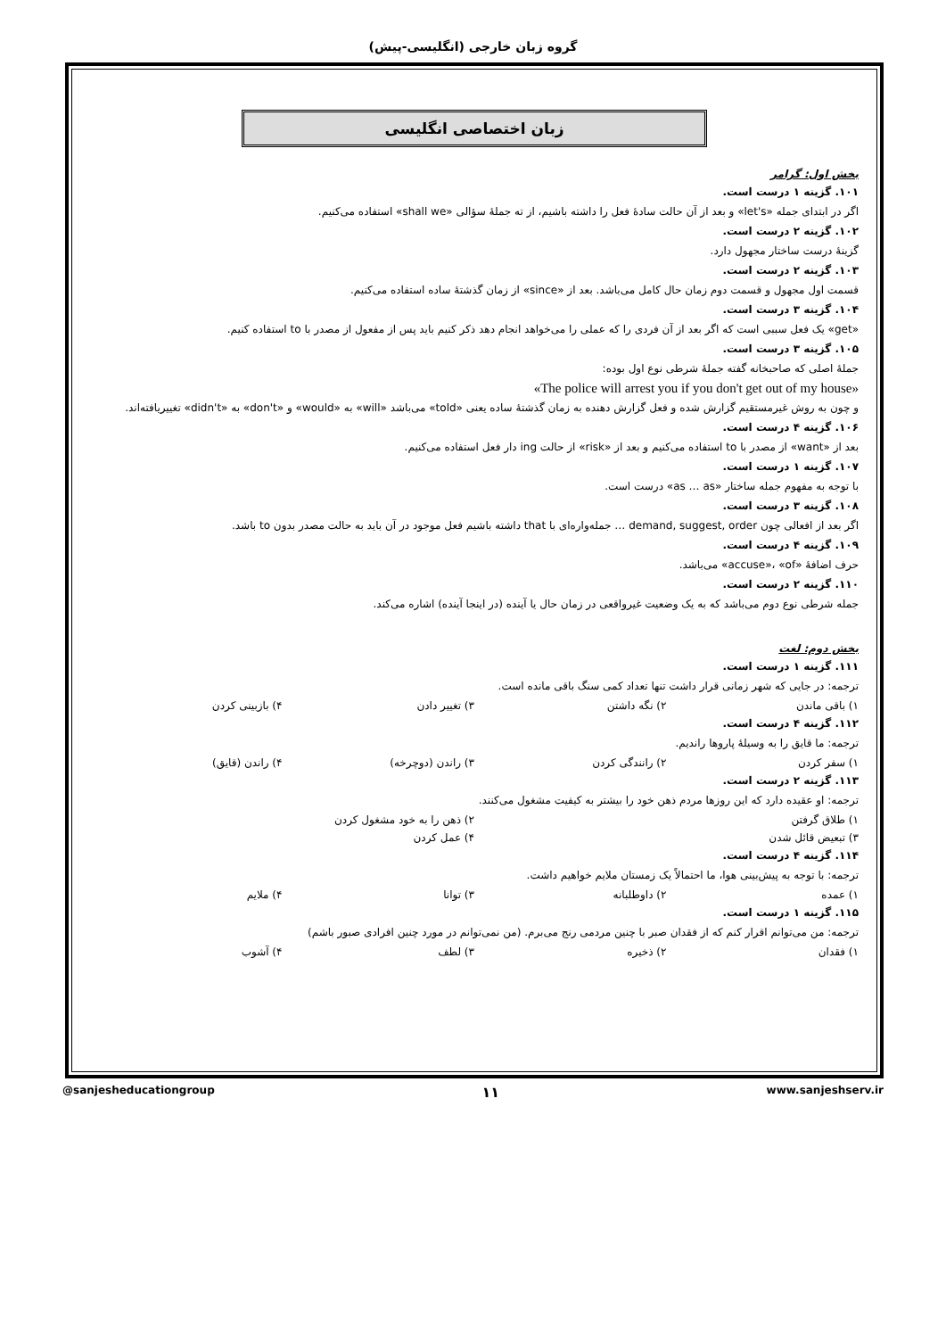گروه زبان خارجی (انگلیسی-پیش)
زبان اختصاصی انگلیسی
بخش اول: گرامر
۱۰۱. گزینه ۱ درست است.
اگر در ابتدای جمله «let's» و بعد از آن حالت سادهٔ فعل را داشته باشیم، از ته جملهٔ سؤالی «shall we» استفاده می‌کنیم.
۱۰۲. گزینه ۲ درست است.
گزینهٔ درست ساختار مجهول دارد.
۱۰۳. گزینه ۲ درست است.
قسمت اول مجهول و قسمت دوم زمان حال کامل می‌باشد. بعد از «since» از زمان گذشتهٔ ساده استفاده می‌کنیم.
۱۰۴. گزینه ۳ درست است.
«get» یک فعل سببی است که اگر بعد از آن فردی را که عملی را می‌خواهد انجام دهد ذکر کنیم باید پس از مفعول از مصدر با to استفاده کنیم.
۱۰۵. گزینه ۳ درست است.
جملهٔ اصلی که صاحبخانه گفته جملهٔ شرطی نوع اول بوده:
«The police will arrest you if you don't get out of my house»
و چون به روش غیرمستقیم گزارش شده و فعل گزارش دهنده به زمان گذشتهٔ ساده یعنی «told» می‌باشد «will» به «would» و «don't» به «didn't» تغییریافته‌اند.
۱۰۶. گزینه ۴ درست است.
بعد از «want» از مصدر با to استفاده می‌کنیم و بعد از «risk» از حالت ing دار فعل استفاده می‌کنیم.
۱۰۷. گزینه ۱ درست است.
با توجه به مفهوم جمله ساختار «as … as» درست است.
۱۰۸. گزینه ۳ درست است.
اگر بعد از افعالی چون demand, suggest, order … جمله‌واره‌ای با that داشته باشیم فعل موجود در آن باید به حالت مصدر بدون to باشد.
۱۰۹. گزینه ۴ درست است.
حرف اضافهٔ «accuse»، «of» می‌باشد.
۱۱۰. گزینه ۲ درست است.
جمله شرطی نوع دوم می‌باشد که به یک وضعیت غیرواقعی در زمان حال یا آینده (در اینجا آینده) اشاره می‌کند.
بخش دوم: لغت
۱۱۱. گزینه ۱ درست است.
ترجمه: در جایی که شهر زمانی قرار داشت تنها تعداد کمی سنگ باقی مانده است.
۱) باقی ماندن ۲) نگه داشتن ۳) تغییر دادن ۴) بازبینی کردن
۱۱۲. گزینه ۴ درست است.
ترجمه: ما قایق را به وسیلهٔ پاروها راندیم.
۱) سفر کردن ۲) رانندگی کردن ۳) راندن (دوچرخه) ۴) راندن (قایق)
۱۱۳. گزینه ۲ درست است.
ترجمه: او عقیده دارد که این روزها مردم ذهن خود را بیشتر به کیفیت مشغول می‌کنند.
۱) طلاق گرفتن ۲) ذهن را به خود مشغول کردن
۳) تبعیض قائل شدن ۴) عمل کردن
۱۱۴. گزینه ۴ درست است.
ترجمه: با توجه به پیش‌بینی هوا، ما احتمالاً یک زمستان ملایم خواهیم داشت.
۱) عمده ۲) داوطلبانه ۳) توانا ۴) ملایم
۱۱۵. گزینه ۱ درست است.
ترجمه: من می‌توانم اقرار کنم که از فقدان صبر با چنین مردمی رنج می‌برم. (من نمی‌توانم در مورد چنین افرادی صبور باشم)
۱) فقدان ۲) ذخیره ۳) لطف ۴) آشوب
@sanjesheducationgroup ۱۱ www.sanjeshserv.ir